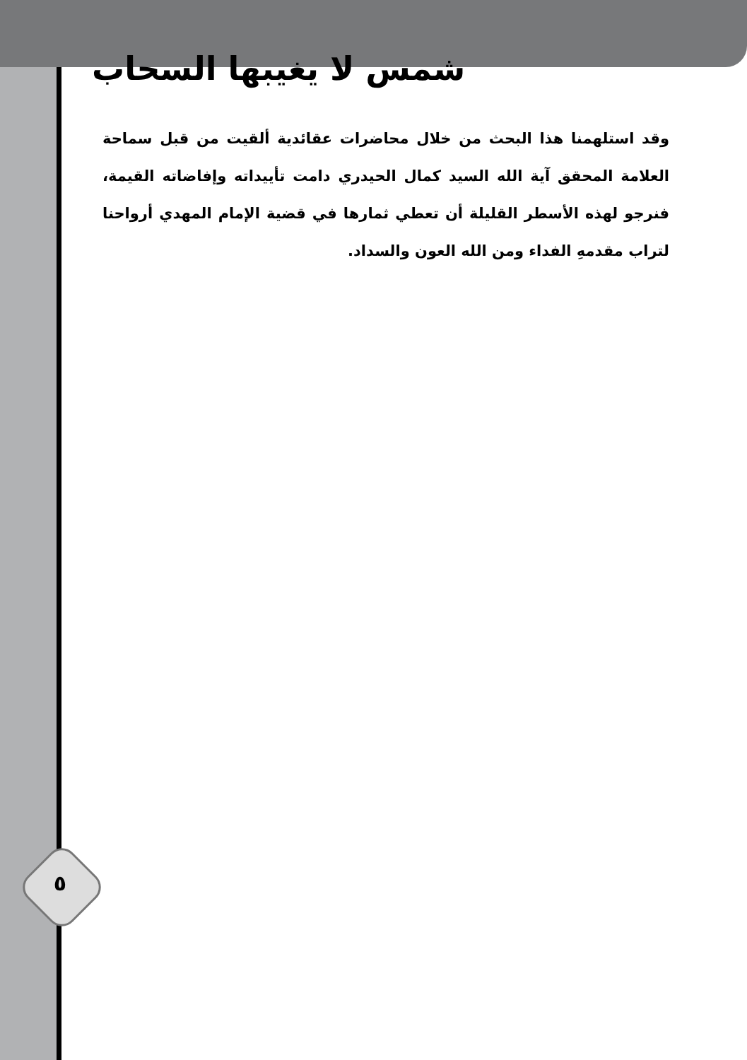شمس لا يغيبها السحاب
وقد استلهمنا هذا البحث من خلال محاضرات عقائدية ألقيت من قبل سماحة العلامة المحقق آية الله السيد كمال الحيدري دامت تأييداته وإفاضاته القيمة، فنرجو لهذه الأسطر القليلة أن تعطي ثمارها في قضية الإمام المهدي أرواحنا لتراب مقدمهِ الفداء ومن الله العون والسداد.
٥